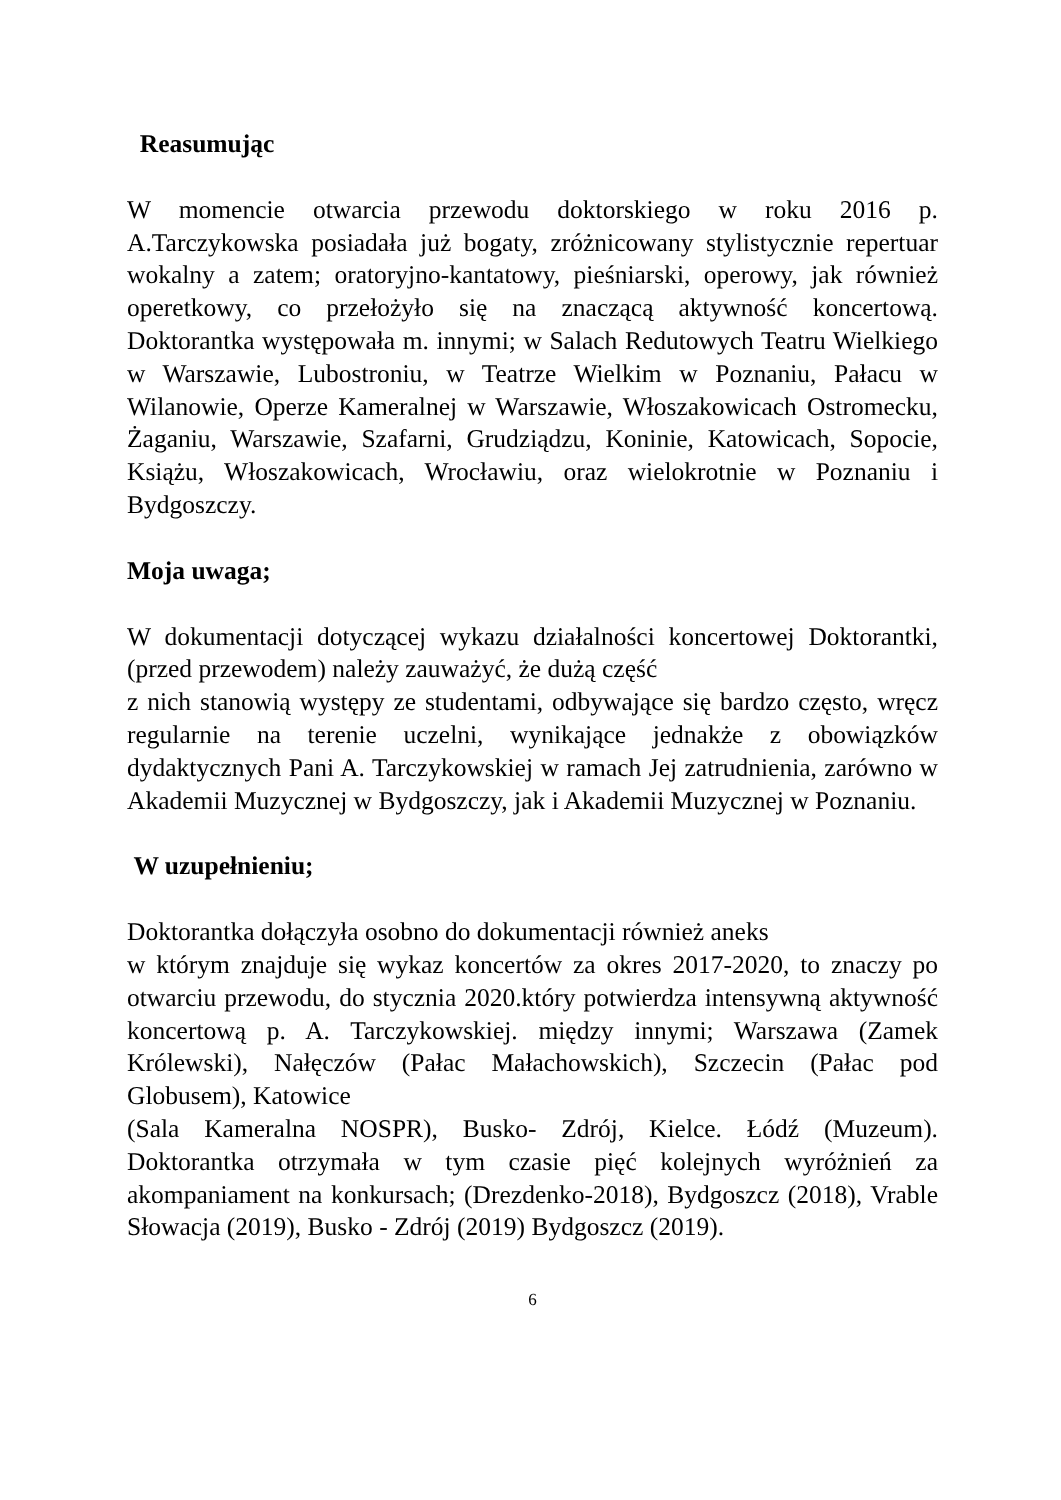Reasumując
W momencie otwarcia przewodu doktorskiego w roku 2016 p. A.Tarczykowska posiadała już bogaty, zróżnicowany stylistycznie repertuar wokalny a zatem; oratoryjno-kantatowy, pieśniarski, operowy, jak również operetkowy, co przełożyło się na znaczącą aktywność koncertową. Doktorantka występowała m. innymi; w Salach Redutowych Teatru Wielkiego w Warszawie, Lubostroniu, w Teatrze Wielkim w Poznaniu, Pałacu w Wilanowie, Operze Kameralnej w Warszawie, Włoszakowicach Ostromecku, Żaganiu, Warszawie, Szafarni, Grudziądzu, Koninie, Katowicach, Sopocie, Książu, Włoszakowicach, Wrocławiu, oraz wielokrotnie w Poznaniu i Bydgoszczy.
Moja uwaga;
W dokumentacji dotyczącej wykazu działalności koncertowej Doktorantki, (przed przewodem) należy zauważyć, że dużą część
z nich stanowią występy ze studentami, odbywające się bardzo często, wręcz regularnie na terenie uczelni, wynikające jednakże z obowiązków dydaktycznych Pani A. Tarczykowskiej w ramach Jej zatrudnienia, zarówno w Akademii Muzycznej w Bydgoszczy, jak i Akademii Muzycznej w Poznaniu.
W uzupełnieniu;
Doktorantka dołączyła osobno do dokumentacji również aneks
w którym znajduje się wykaz koncertów za okres 2017-2020, to znaczy po otwarciu przewodu, do stycznia 2020.który potwierdza intensywną aktywność koncertową p. A. Tarczykowskiej. między innymi; Warszawa (Zamek Królewski), Nałęczów (Pałac Małachowskich), Szczecin (Pałac pod Globusem), Katowice
(Sala Kameralna NOSPR), Busko- Zdrój, Kielce. Łódź (Muzeum). Doktorantka otrzymała w tym czasie pięć kolejnych wyróżnień za akompaniament na konkursach; (Drezdenko-2018), Bydgoszcz (2018), Vrable Słowacja (2019), Busko - Zdrój (2019) Bydgoszcz (2019).
6